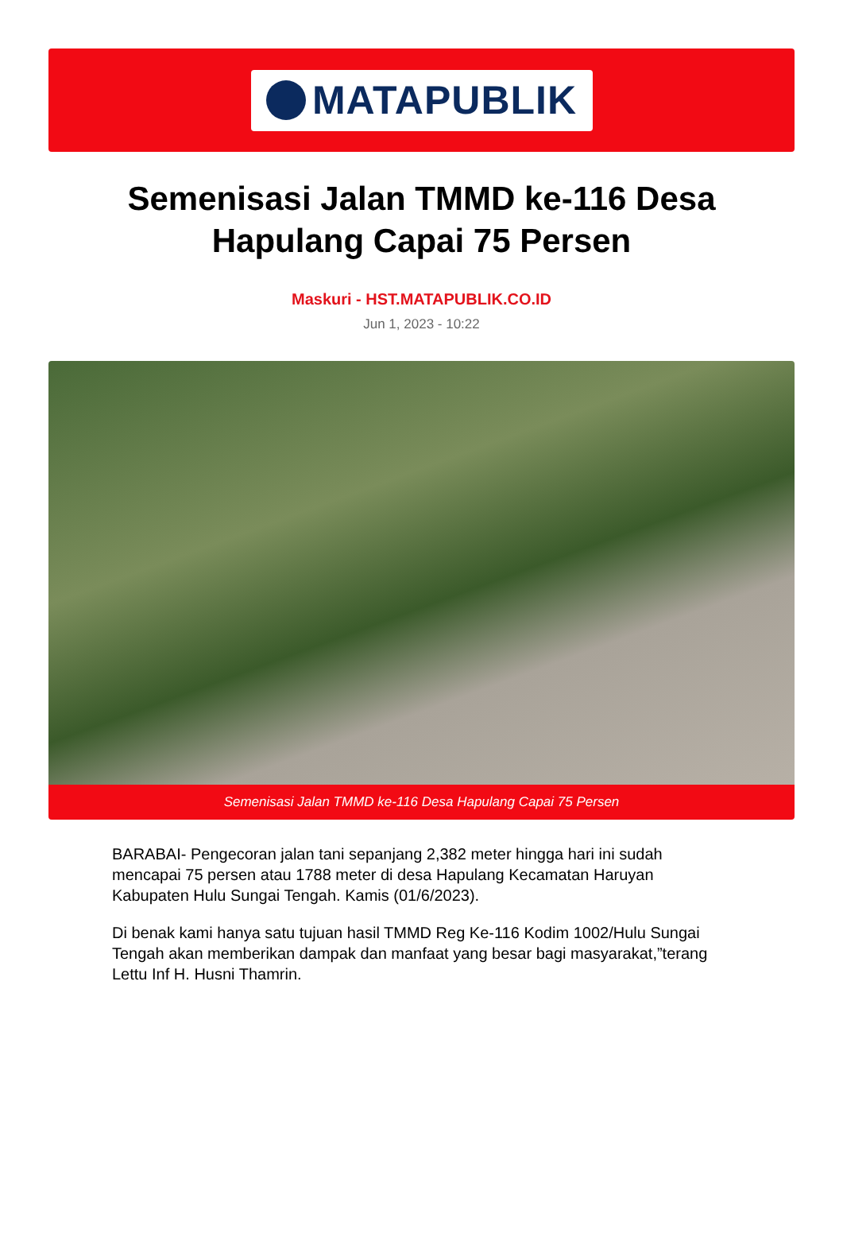MATAPUBLIK
Semenisasi Jalan TMMD ke-116 Desa Hapulang Capai 75 Persen
Maskuri - HST.MATAPUBLIK.CO.ID
Jun 1, 2023 - 10:22
Semenisasi Jalan TMMD ke-116 Desa Hapulang Capai 75 Persen
BARABAI- Pengecoran jalan tani sepanjang 2,382 meter hingga hari ini sudah mencapai 75 persen atau 1788 meter di desa Hapulang Kecamatan Haruyan Kabupaten Hulu Sungai Tengah. Kamis (01/6/2023).
Di benak kami hanya satu tujuan hasil TMMD Reg Ke-116 Kodim 1002/Hulu Sungai Tengah akan memberikan dampak dan manfaat yang besar bagi masyarakat,”terang Lettu Inf H. Husni Thamrin.